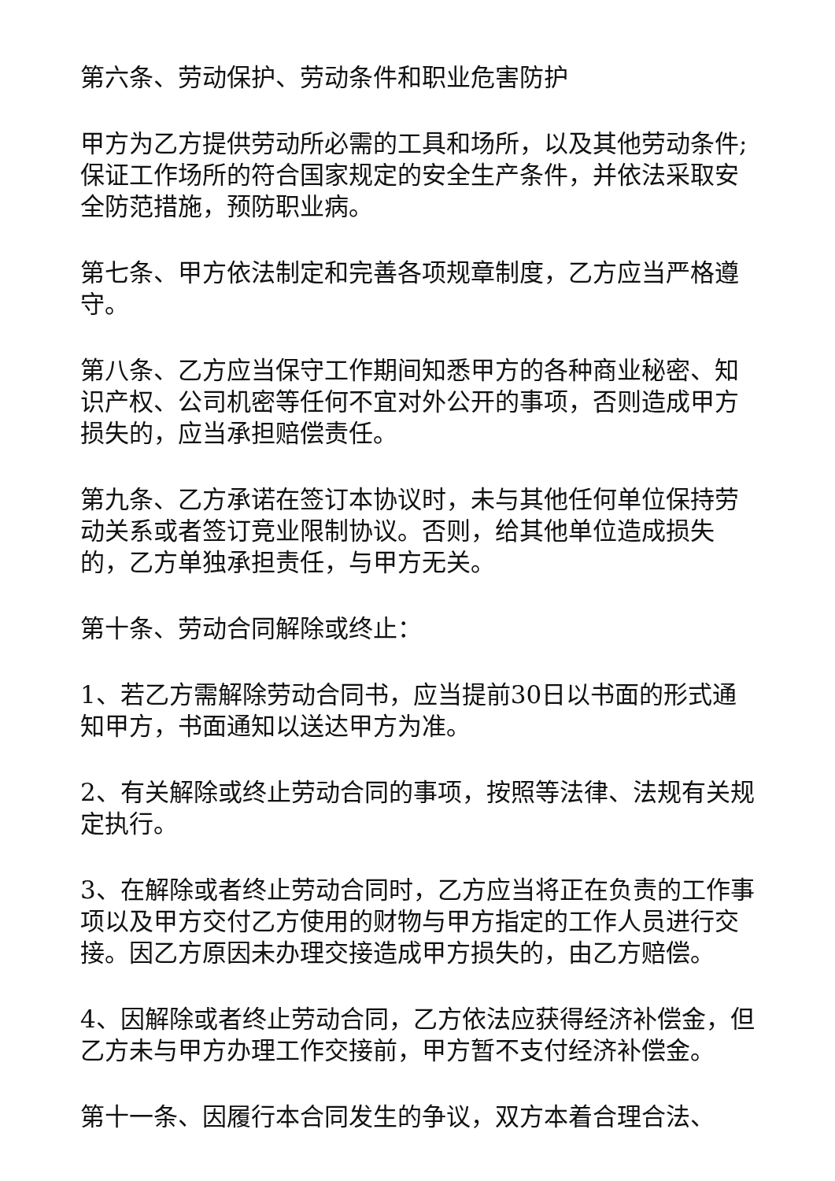第六条、劳动保护、劳动条件和职业危害防护
甲方为乙方提供劳动所必需的工具和场所，以及其他劳动条件;保证工作场所的符合国家规定的安全生产条件，并依法采取安全防范措施，预防职业病。
第七条、甲方依法制定和完善各项规章制度，乙方应当严格遵守。
第八条、乙方应当保守工作期间知悉甲方的各种商业秘密、知识产权、公司机密等任何不宜对外公开的事项，否则造成甲方损失的，应当承担赔偿责任。
第九条、乙方承诺在签订本协议时，未与其他任何单位保持劳动关系或者签订竞业限制协议。否则，给其他单位造成损失的，乙方单独承担责任，与甲方无关。
第十条、劳动合同解除或终止：
1、若乙方需解除劳动合同书，应当提前30日以书面的形式通知甲方，书面通知以送达甲方为准。
2、有关解除或终止劳动合同的事项，按照等法律、法规有关规定执行。
3、在解除或者终止劳动合同时，乙方应当将正在负责的工作事项以及甲方交付乙方使用的财物与甲方指定的工作人员进行交接。因乙方原因未办理交接造成甲方损失的，由乙方赔偿。
4、因解除或者终止劳动合同，乙方依法应获得经济补偿金，但乙方未与甲方办理工作交接前，甲方暂不支付经济补偿金。
第十一条、因履行本合同发生的争议，双方本着合理合法、